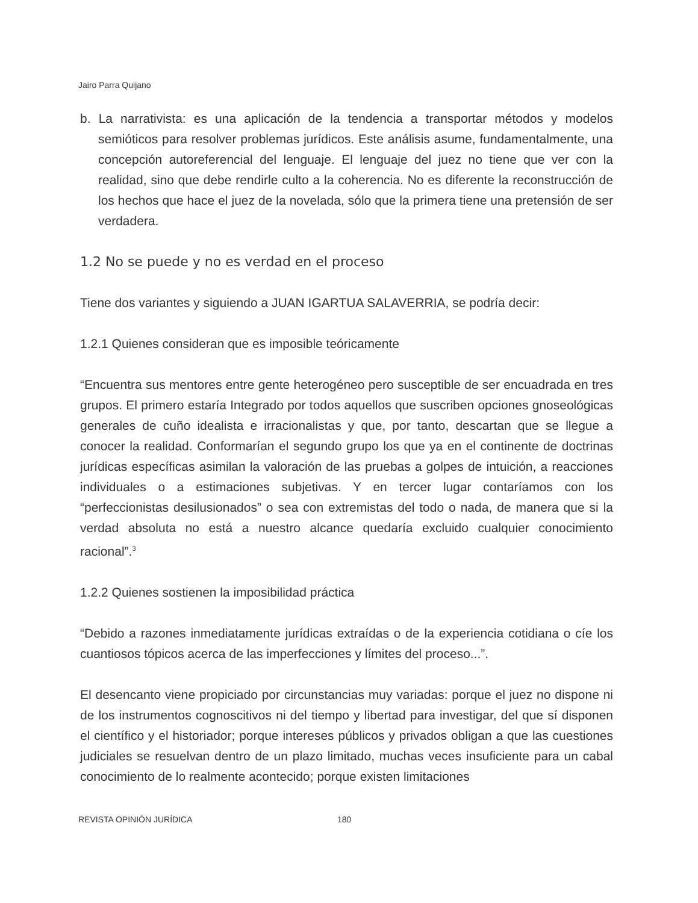Jairo Parra Quijano
b. La narrativista: es una aplicación de la tendencia a transportar métodos y modelos semióticos para resolver problemas jurídicos. Este análisis asume, fundamentalmente, una concepción autoreferencial del lenguaje. El lenguaje del juez no tiene que ver con la realidad, sino que debe rendirle culto a la coherencia. No es diferente la reconstrucción de los hechos que hace el juez de la novelada, sólo que la primera tiene una pretensión de ser verdadera.
1.2 No se puede y no es verdad en el proceso
Tiene dos variantes y siguiendo a JUAN IGARTUA SALAVERRIA, se podría decir:
1.2.1 Quienes consideran que es imposible teóricamente
“Encuentra sus mentores entre gente heterogéneo pero susceptible de ser encuadrada en tres grupos. El primero estaría Integrado por todos aquellos que suscriben opciones gnoseológicas generales de cuño idealista e irracionalistas y que, por tanto, descartan que se llegue a conocer la realidad. Conformarían el segundo grupo los que ya en el continente de doctrinas jurídicas específicas asimilan la valoración de las pruebas a golpes de intuición, a reacciones individuales o a estimaciones subjetivas. Y en tercer lugar contaríamos con los “perfeccionistas desilusionados” o sea con extremistas del todo o nada, de manera que si la verdad absoluta no está a nuestro alcance quedaría excluido cualquier conocimiento racional”.<sup>3</sup>
1.2.2 Quienes sostienen la imposibilidad práctica
“Debido a razones inmediatamente jurídicas extraídas o de la experiencia cotidiana o cíe los cuantiosos tópicos acerca de las imperfecciones y límites del proceso...”.
El desencanto viene propiciado por circunstancias muy variadas: porque el juez no dispone ni de los instrumentos cognoscitivos ni del tiempo y libertad para investigar, del que sí disponen el científico y el historiador; porque intereses públicos y privados obligan a que las cuestiones judiciales se resuelvan dentro de un plazo limitado, muchas veces insuficiente para un cabal conocimiento de lo realmente acontecido; porque existen limitaciones
REVISTA OPINIÓN JURÍDICA 180